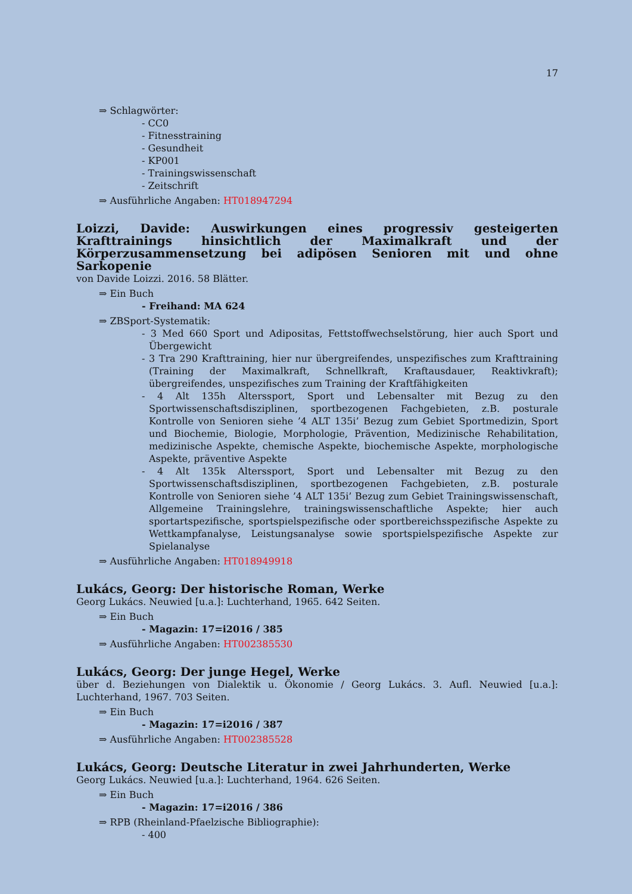17
⇒ Schlagwörter:
- CC0
- Fitnesstraining
- Gesundheit
- KP001
- Trainingswissenschaft
- Zeitschrift
⇒ Ausführliche Angaben: HT018947294
Loizzi, Davide: Auswirkungen eines progressiv gesteigerten Krafttrainings hinsichtlich der Maximalkraft und der Körperzusammensetzung bei adipösen Senioren mit und ohne Sarkopenie
von Davide Loizzi. 2016. 58 Blätter.
⇒ Ein Buch
- Freihand: MA 624
⇒ ZBSport-Systematik:
- 3 Med 660 Sport und Adipositas, Fettstoffwechselstörung, hier auch Sport und Übergewicht
- 3 Tra 290 Krafttraining, hier nur übergreifendes, unspezifisches zum Krafttraining (Training der Maximalkraft, Schnellkraft, Kraftausdauer, Reaktivkraft); übergreifendes, unspezifisches zum Training der Kraftfähigkeiten
- 4 Alt 135h Alterssport, Sport und Lebensalter mit Bezug zu den Sportwissenschaftsdisziplinen, sportbezogenen Fachgebieten, z.B. posturale Kontrolle von Senioren siehe ’4 ALT 135i’ Bezug zum Gebiet Sportmedizin, Sport und Biochemie, Biologie, Morphologie, Prävention, Medizinische Rehabilitation, medizinische Aspekte, chemische Aspekte, biochemische Aspekte, morphologische Aspekte, präventive Aspekte
- 4 Alt 135k Alterssport, Sport und Lebensalter mit Bezug zu den Sportwissenschaftsdisziplinen, sportbezogenen Fachgebieten, z.B. posturale Kontrolle von Senioren siehe ’4 ALT 135i’ Bezug zum Gebiet Trainingswissenschaft, Allgemeine Trainingslehre, trainingswissenschaftliche Aspekte; hier auch sportartspezifische, sportspielspezifische oder sportbereichsspezifische Aspekte zu Wettkampfanalyse, Leistungsanalyse sowie sportspielspezifische Aspekte zur Spielanalyse
⇒ Ausführliche Angaben: HT018949918
Lukács, Georg: Der historische Roman, Werke
Georg Lukács. Neuwied [u.a.]: Luchterhand, 1965. 642 Seiten.
⇒ Ein Buch
- Magazin: 17=i2016 / 385
⇒ Ausführliche Angaben: HT002385530
Lukács, Georg: Der junge Hegel, Werke
über d. Beziehungen von Dialektik u. Ökonomie / Georg Lukács. 3. Aufl. Neuwied [u.a.]: Luchterhand, 1967. 703 Seiten.
⇒ Ein Buch
- Magazin: 17=i2016 / 387
⇒ Ausführliche Angaben: HT002385528
Lukács, Georg: Deutsche Literatur in zwei Jahrhunderten, Werke
Georg Lukács. Neuwied [u.a.]: Luchterhand, 1964. 626 Seiten.
⇒ Ein Buch
- Magazin: 17=i2016 / 386
⇒ RPB (Rheinland-Pfaelzische Bibliographie):
- 400